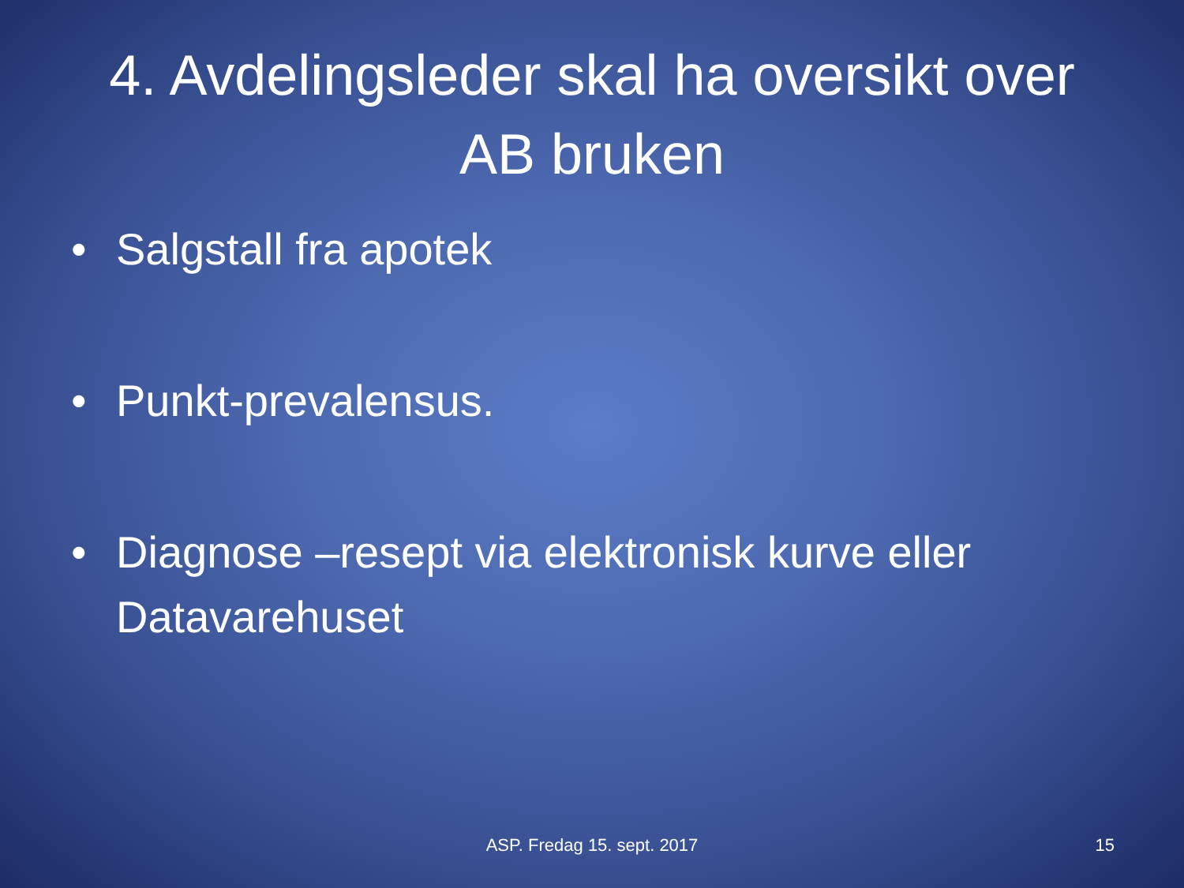4. Avdelingsleder skal ha oversikt over AB bruken
• Salgstall fra apotek
• Punkt-prevalensus.
• Diagnose –resept via elektronisk kurve eller Datavarehuset
ASP. Fredag 15. sept. 2017
15